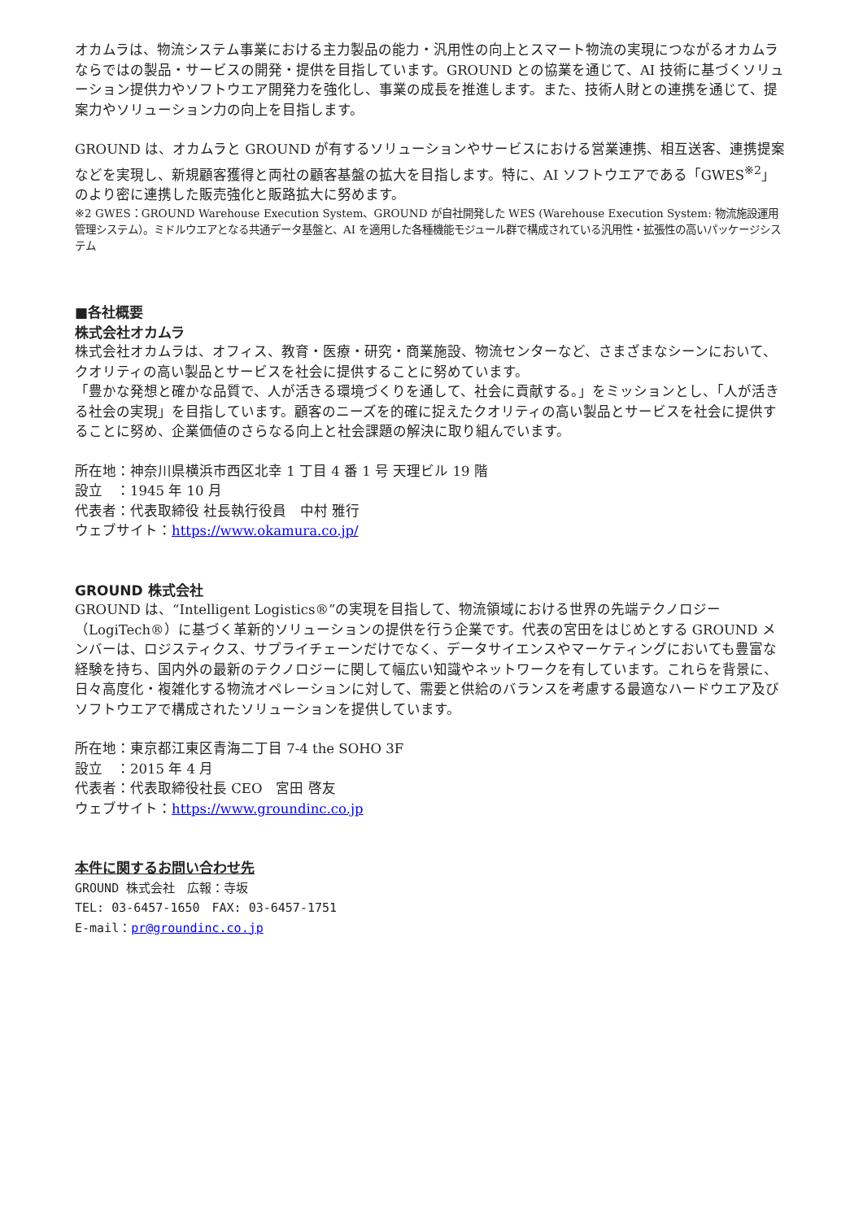オカムラは、物流システム事業における主力製品の能力・汎用性の向上とスマート物流の実現につながるオカムラならではの製品・サービスの開発・提供を目指しています。GROUND との協業を通じて、AI 技術に基づくソリューション提供力やソフトウエア開発力を強化し、事業の成長を推進します。また、技術人財との連携を通じて、提案力やソリューション力の向上を目指します。
GROUND は、オカムラと GROUND が有するソリューションやサービスにおける営業連携、相互送客、連携提案などを実現し、新規顧客獲得と両社の顧客基盤の拡大を目指します。特に、AI ソフトウエアである「GWES<sup>※2</sup>」のより密に連携した販売強化と販路拡大に努めます。
※2 GWES：GROUND Warehouse Execution System、GROUND が自社開発した WES (Warehouse Execution System: 物流施設運用管理システム）。ミドルウエアとなる共通データ基盤と、AI を適用した各種機能モジュール群で構成されている汎用性・拡張性の高いパッケージシステム
■各社概要
株式会社オカムラ
株式会社オカムラは、オフィス、教育・医療・研究・商業施設、物流センターなど、さまざまなシーンにおいて、クオリティの高い製品とサービスを社会に提供することに努めています。
「豊かな発想と確かな品質で、人が活きる環境づくりを通して、社会に貢献する。」をミッションとし、「人が活きる社会の実現」を目指しています。顧客のニーズを的確に捉えたクオリティの高い製品とサービスを社会に提供することに努め、企業価値のさらなる向上と社会課題の解決に取り組んでいます。
所在地：神奈川県横浜市西区北幸 1 丁目 4 番 1 号 天理ビル 19 階
設立　：1945 年 10 月
代表者：代表取締役 社長執行役員　中村 雅行
ウェブサイト：https://www.okamura.co.jp/
GROUND 株式会社
GROUND は、“Intelligent Logistics®”の実現を目指して、物流領域における世界の先端テクノロジー（LogiTech®）に基づく革新的ソリューションの提供を行う企業です。代表の宮田をはじめとする GROUND メンバーは、ロジスティクス、サプライチェーンだけでなく、データサイエンスやマーケティングにおいても豊富な経験を持ち、国内外の最新のテクノロジーに関して幅広い知識やネットワークを有しています。これらを背景に、日々高度化・複雑化する物流オペレーションに対して、需要と供給のバランスを考慮する最適なハードウエア及びソフトウエアで構成されたソリューションを提供しています。
所在地：東京都江東区青海二丁目 7-4 the SOHO 3F
設立　：2015 年 4 月
代表者：代表取締役社長 CEO　宮田 啓友
ウェブサイト：https://www.groundinc.co.jp
本件に関するお問い合わせ先
GROUND 株式会社　広報：寺坂
TEL: 03-6457-1650　FAX: 03-6457-1751
E-mail：pr@groundinc.co.jp